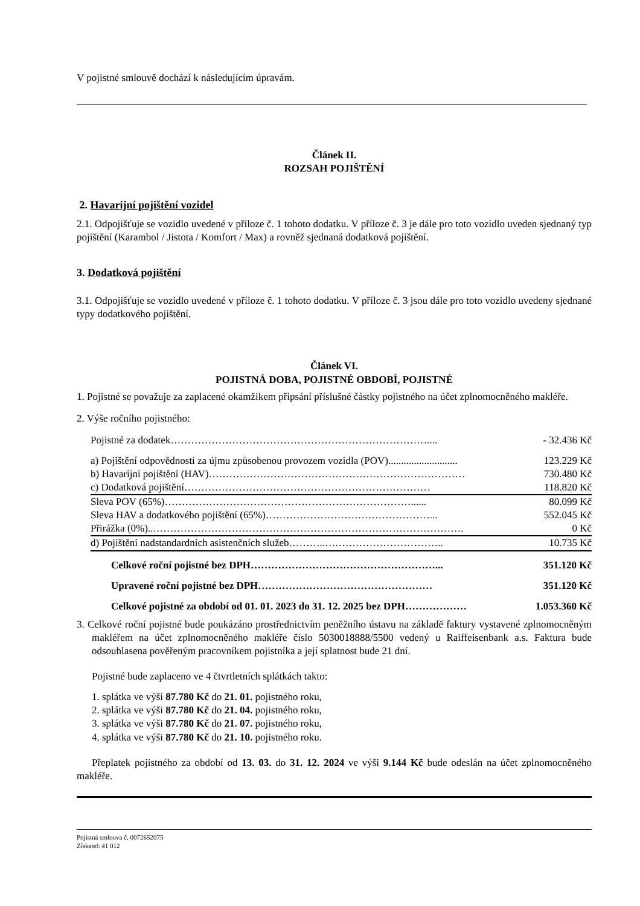V pojistné smlouvě dochází k následujícím úpravám.
Článek II.
ROZSAH POJIŠTĚNÍ
2. Havarijní pojištění vozidel
2.1. Odpojišťuje se vozidlo uvedené v příloze č. 1 tohoto dodatku. V příloze č. 3 je dále pro toto vozidlo uveden sjednaný typ pojištění (Karambol / Jistota / Komfort / Max) a rovněž sjednaná dodatková pojištění.
3. Dodatková pojištění
3.1. Odpojišťuje se vozidlo uvedené v příloze č. 1 tohoto dodatku. V příloze č. 3 jsou dále pro toto vozidlo uvedeny sjednané typy dodatkového pojištění.
Článek VI.
POJISTNÁ DOBA, POJISTNÉ OBDOBÍ, POJISTNÉ
1. Pojistné se považuje za zaplacené okamžikem připsání příslušné částky pojistného na účet zplnomocněného makléře.
2. Výše ročního pojistného:
| Pojistné za dodatek………………………………………………………………….... | - 32.436 Kč |
| a) Pojištění odpovědnosti za újmu způsobenou provozem vozidla (POV)........................... | 123.229 Kč |
| b) Havarijní pojištění (HAV)………………………………………………………………… | 730.480 Kč |
| c) Dodatková pojištění……………………………………………………………… | 118.820 Kč |
| Sleva POV (65%)………………………………………………………………...... | 80.099 Kč |
| Sleva HAV a dodatkového pojištění (65%)…………………………………………... | 552.045 Kč |
| Přirážka (0%)..………………………………………………………………………………. | 0 Kč |
| d) Pojištění nadstandardních asistenčních služeb………..…………………………….. | 10.735 Kč |
| Celkové roční pojistné bez DPH………………………………………………... | 351.120 Kč |
| Upravené roční pojistné bez DPH…………………………………………… | 351.120 Kč |
| Celkové pojistné za období od 01. 01. 2023 do 31. 12. 2025 bez DPH……………… | 1.053.360 Kč |
3. Celkové roční pojistné bude poukázáno prostřednictvím peněžního ústavu na základě faktury vystavené zplnomocněným makléřem na účet zplnomocněného makléře číslo 5030018888/5500 vedený u Raiffeisenbank a.s. Faktura bude odsouhlasena pověřeným pracovníkem pojistníka a její splatnost bude 21 dní.
Pojistné bude zaplaceno ve 4 čtvrtletních splátkách takto:
1. splátka ve výši 87.780 Kč do 21. 01. pojistného roku,
2. splátka ve výši 87.780 Kč do 21. 04. pojistného roku,
3. splátka ve výši 87.780 Kč do 21. 07. pojistného roku,
4. splátka ve výši 87.780 Kč do 21. 10. pojistného roku.
Přeplatek pojistného za období od 13. 03. do 31. 12. 2024 ve výši 9.144 Kč bude odeslán na účet zplnomocněného makléře.
Pojistná smlouva č. 0072652075
Získatel: 41 012